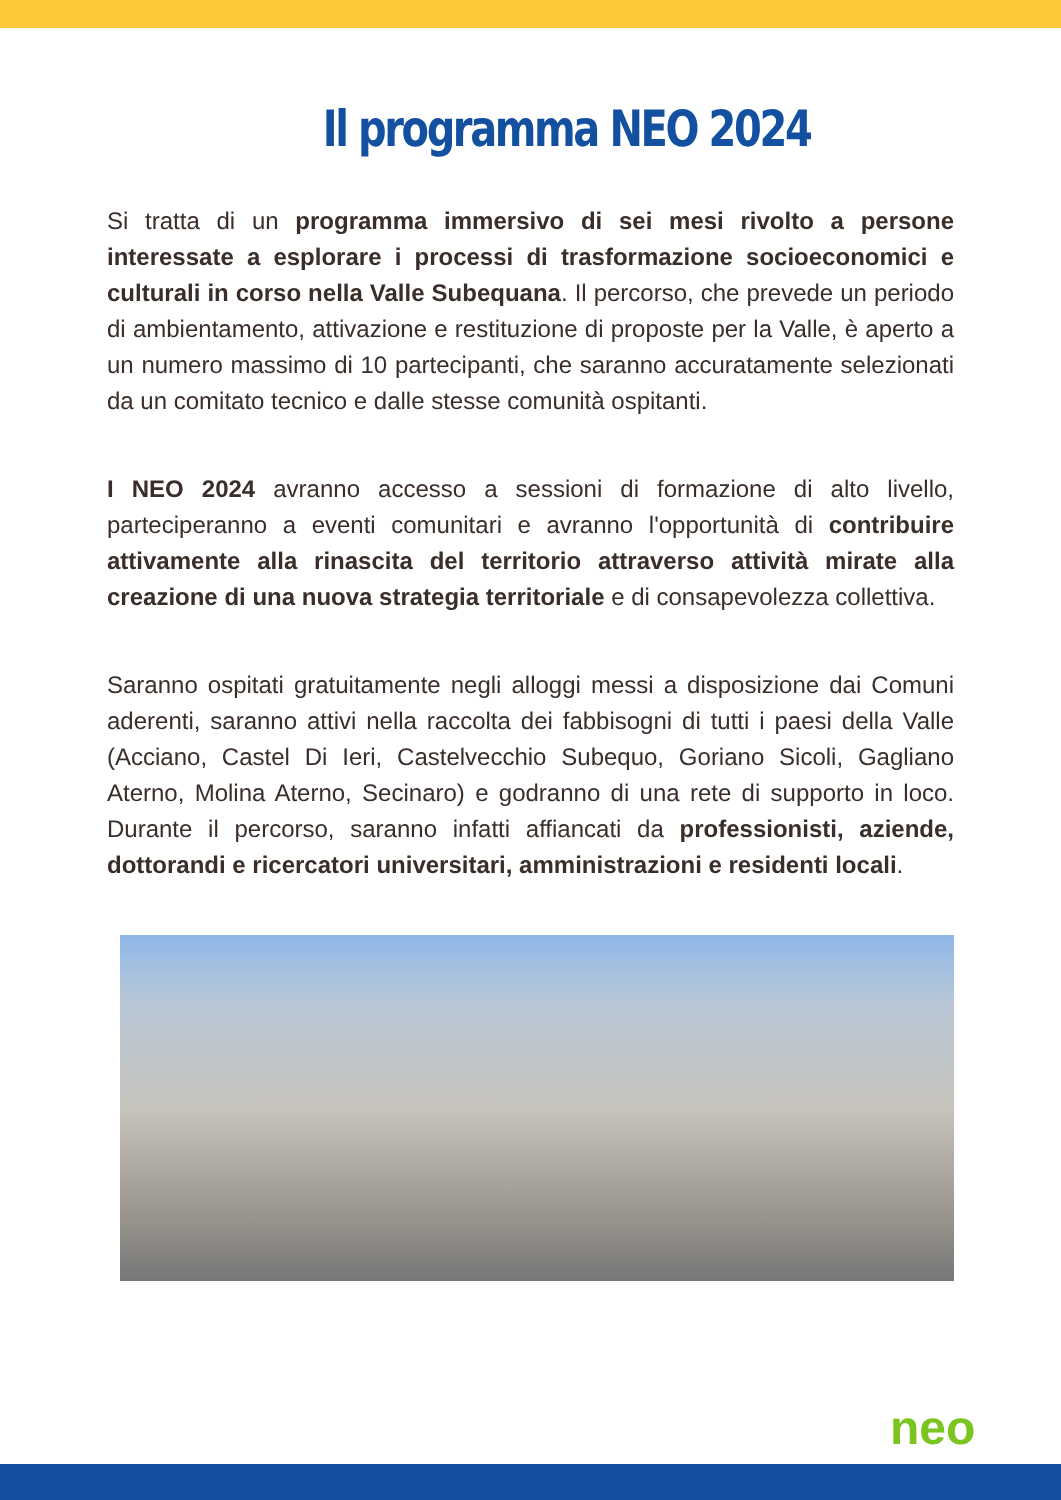Il programma NEO 2024
Si tratta di un programma immersivo di sei mesi rivolto a persone interessate a esplorare i processi di trasformazione socioeconomici e culturali in corso nella Valle Subequana. Il percorso, che prevede un periodo di ambientamento, attivazione e restituzione di proposte per la Valle, è aperto a un numero massimo di 10 partecipanti, che saranno accuratamente selezionati da un comitato tecnico e dalle stesse comunità ospitanti.
I NEO 2024 avranno accesso a sessioni di formazione di alto livello, parteciperanno a eventi comunitari e avranno l'opportunità di contribuire attivamente alla rinascita del territorio attraverso attività mirate alla creazione di una nuova strategia territoriale e di consapevolezza collettiva.
Saranno ospitati gratuitamente negli alloggi messi a disposizione dai Comuni aderenti, saranno attivi nella raccolta dei fabbisogni di tutti i paesi della Valle (Acciano, Castel Di Ieri, Castelvecchio Subequo, Goriano Sicoli, Gagliano Aterno, Molina Aterno, Secinaro) e godranno di una rete di supporto in loco. Durante il percorso, saranno infatti affiancati da professionisti, aziende, dottorandi e ricercatori universitari, amministrazioni e residenti locali.
neo